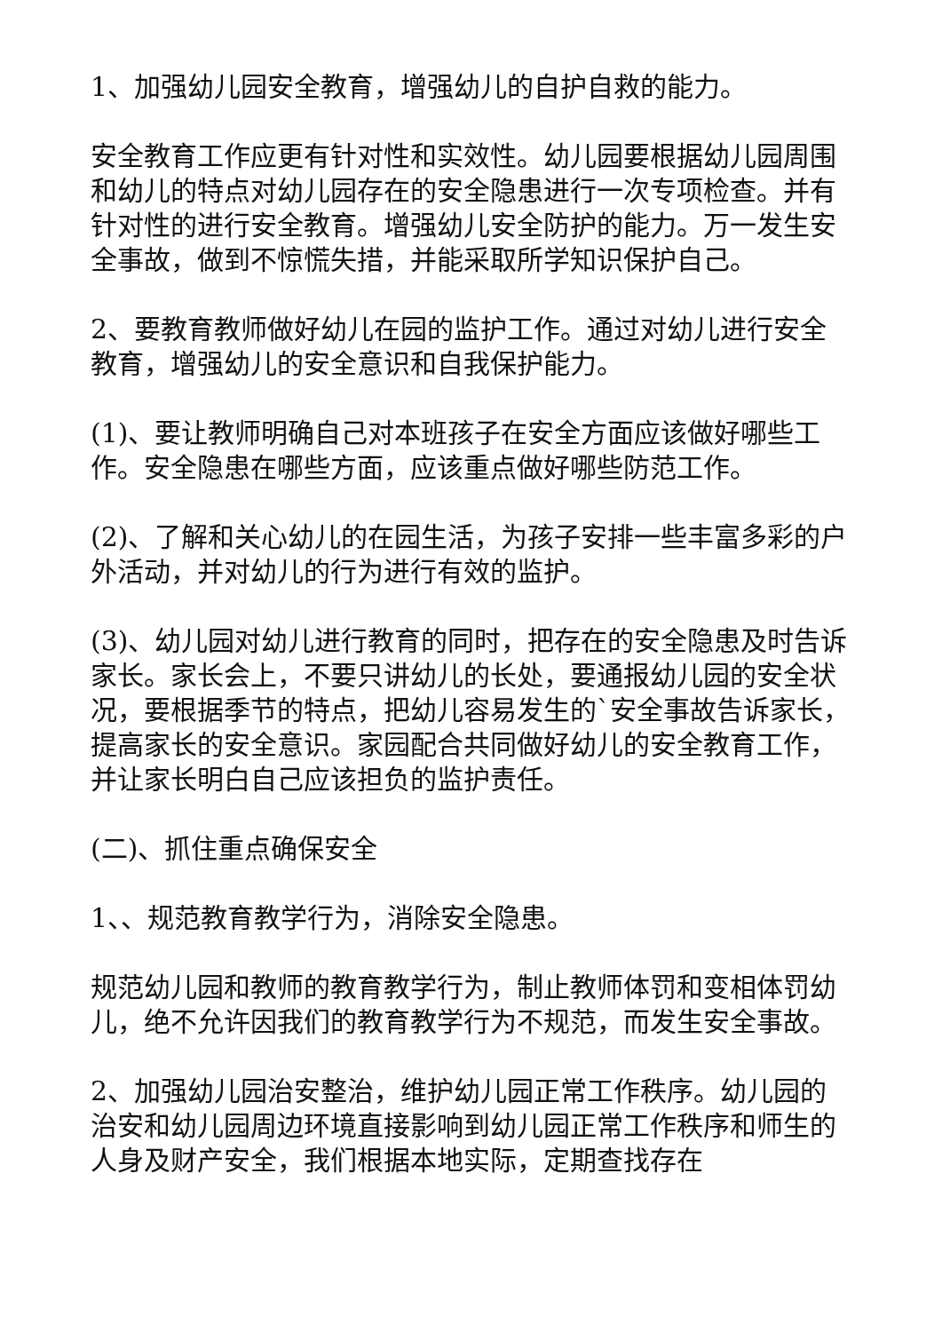1、加强幼儿园安全教育，增强幼儿的自护自救的能力。
安全教育工作应更有针对性和实效性。幼儿园要根据幼儿园周围和幼儿的特点对幼儿园存在的安全隐患进行一次专项检查。并有针对性的进行安全教育。增强幼儿安全防护的能力。万一发生安全事故，做到不惊慌失措，并能采取所学知识保护自己。
2、要教育教师做好幼儿在园的监护工作。通过对幼儿进行安全教育，增强幼儿的安全意识和自我保护能力。
(1)、要让教师明确自己对本班孩子在安全方面应该做好哪些工作。安全隐患在哪些方面，应该重点做好哪些防范工作。
(2)、了解和关心幼儿的在园生活，为孩子安排一些丰富多彩的户外活动，并对幼儿的行为进行有效的监护。
(3)、幼儿园对幼儿进行教育的同时，把存在的安全隐患及时告诉家长。家长会上，不要只讲幼儿的长处，要通报幼儿园的安全状况，要根据季节的特点，把幼儿容易发生的`安全事故告诉家长，提高家长的安全意识。家园配合共同做好幼儿的安全教育工作，并让家长明白自己应该担负的监护责任。
(二)、抓住重点确保安全
1、、规范教育教学行为，消除安全隐患。
规范幼儿园和教师的教育教学行为，制止教师体罚和变相体罚幼儿，绝不允许因我们的教育教学行为不规范，而发生安全事故。
2、加强幼儿园治安整治，维护幼儿园正常工作秩序。幼儿园的治安和幼儿园周边环境直接影响到幼儿园正常工作秩序和师生的人身及财产安全，我们根据本地实际，定期查找存在